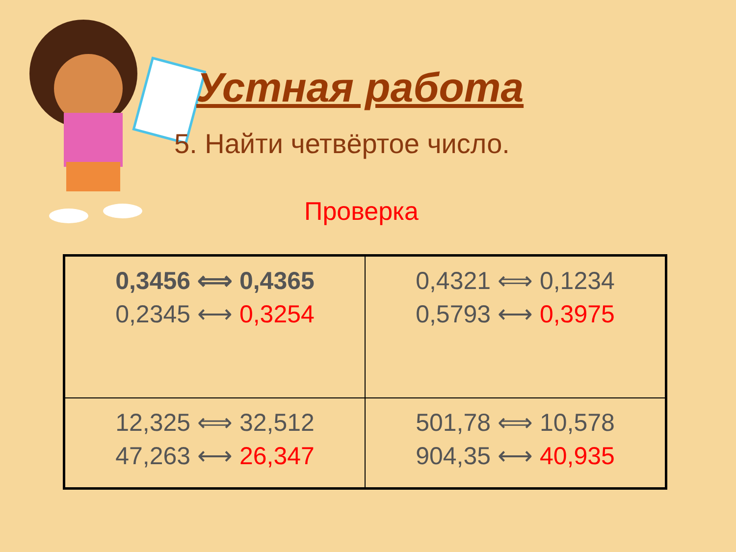Устная работа
5. Найти четвёртое число.
Проверка
| 0,3456 ⟺ 0,4365 0,2345 ⟷ 0,3254 | 0,4321 ⟺ 0,1234 0,5793 ⟷ 0,3975 |
| 12,325 ⟺ 32,512 47,263 ⟷ 26,347 | 501,78 ⟺ 10,578 904,35 ⟷ 40,935 |